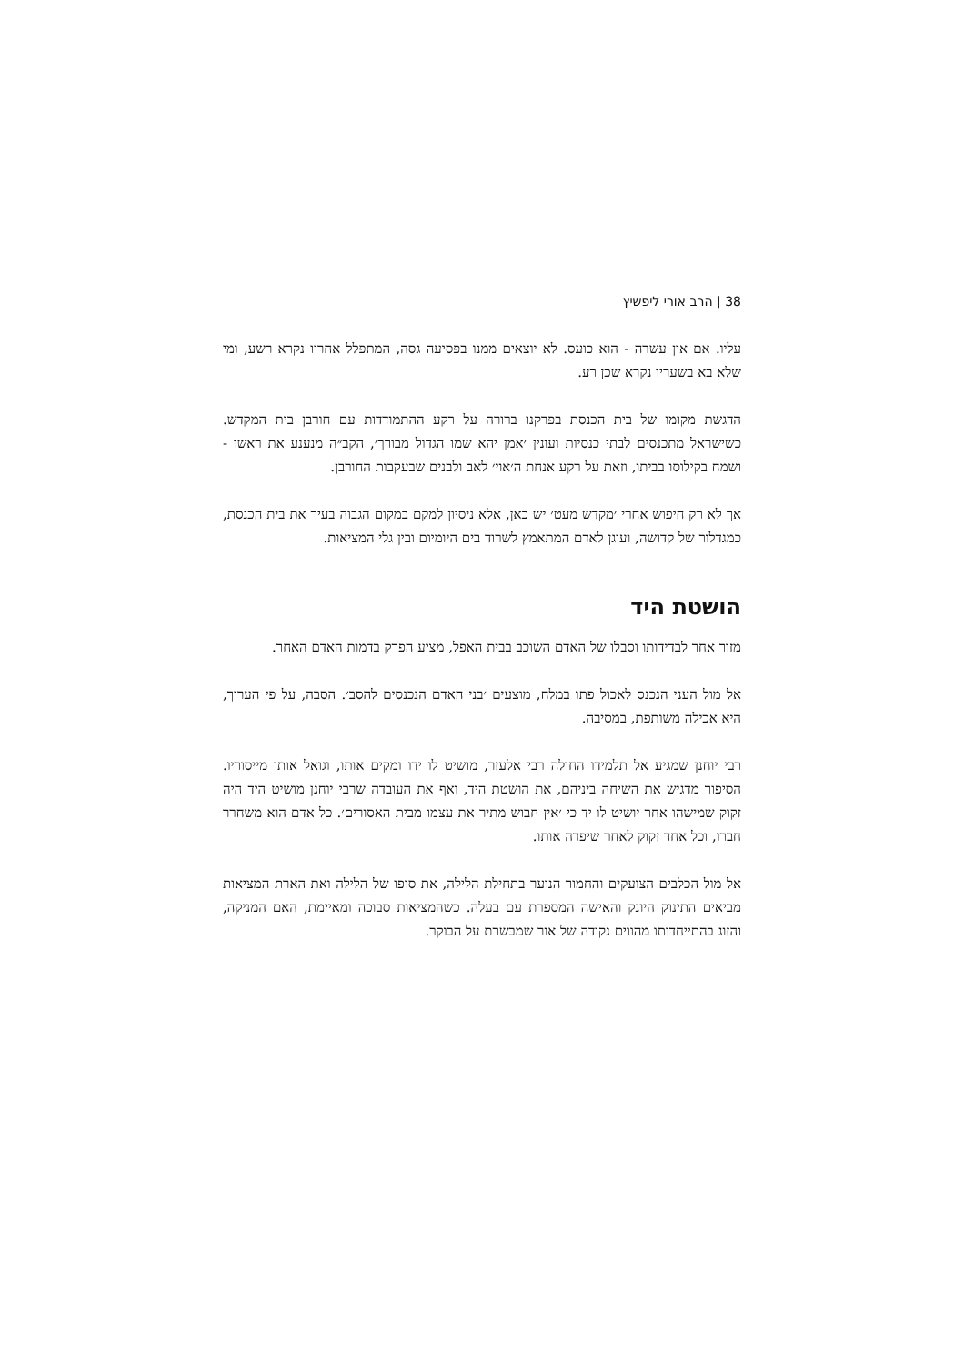38 | הרב אורי ליפשיץ
עליו. אם אין עשרה - הוא כועס. לא יוצאים ממנו בפסיעה גסה, המתפלל אחריו נקרא רשע, ומי שלא בא בשעריו נקרא שכן רע.
הדגשת מקומו של בית הכנסת בפרקנו ברורה על רקע ההתמודדות עם חורבן בית המקדש. כשישראל מתכנסים לבתי כנסיות ועונין ׳אמן יהא שמו הגדול מבורך׳, הקב״ה מנענע את ראשו - ושמח בקילוסו בביתו, וזאת על רקע אנחת ה׳אוי׳ לאב ולבנים שבעקבות החורבן.
אך לא רק חיפוש אחרי ׳מקדש מעט׳ יש כאן, אלא ניסיון למקם במקום הגבוה בעיר את בית הכנסת, כמגדלור של קדושה, ועוגן לאדם המתאמץ לשרוד בים היומיום ובין גלי המציאות.
הושטת היד
מזור אחר לבדידותו וסבלו של האדם השוכב בבית האפל, מציע הפרק בדמות האדם האחר.
אל מול העני הנכנס לאכול פתו במלח, מוצעים ׳בני האדם הנכנסים להסב׳. הסבה, על פי הערוך, היא אכילה משותפת, במסיבה.
רבי יוחנן שמגיע אל תלמידו החולה רבי אלעזר, מושיט לו ידו ומקים אותו, וגואל אותו מייסוריו. הסיפור מדגיש את השיחה ביניהם, את הושטת היד, ואף את העובדה שרבי יוחנן מושיט היד היה זקוק שמישהו אחר יושיט לו יד כי ׳אין חבוש מתיר את עצמו מבית האסורים׳. כל אדם הוא משחרר חברו, וכל אחד זקוק לאחר שיפדה אותו.
אל מול הכלבים הצועקים והחמור הנוער בתחילת הלילה, את סופו של הלילה ואת הארת המציאות מביאים התינוק היונק והאישה המספרת עם בעלה. כשהמציאות סבוכה ומאיימת, האם המניקה, והזוג בהתייחדותו מהווים נקודה של אור שמבשרת על הבוקר.